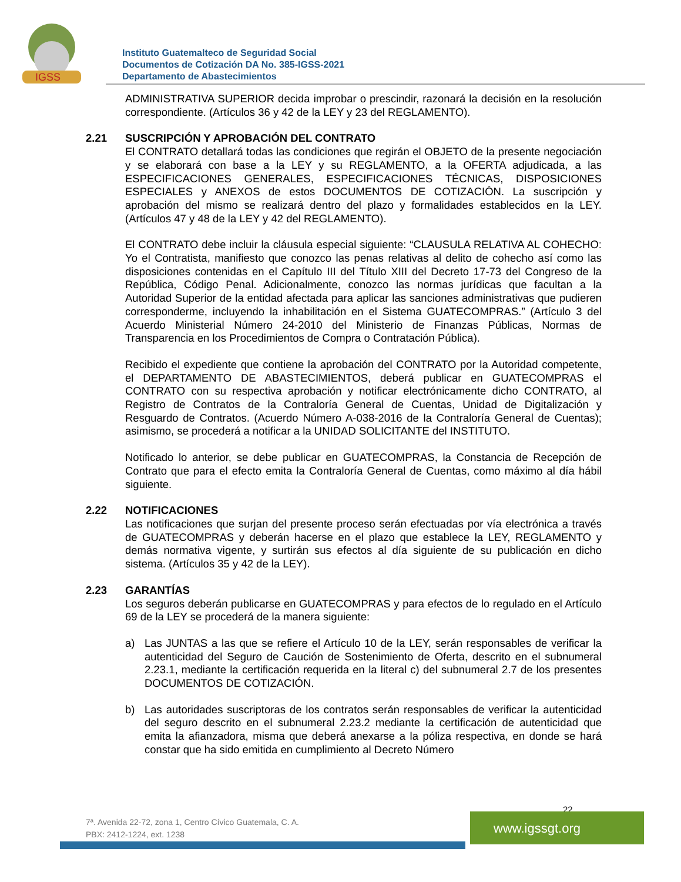IGSS
Instituto Guatemalteco de Seguridad Social
Documentos de Cotización DA No. 385-IGSS-2021
Departamento de Abastecimientos
ADMINISTRATIVA SUPERIOR decida improbar o prescindir, razonará la decisión en la resolución correspondiente. (Artículos 36 y 42 de la LEY y 23 del REGLAMENTO).
2.21 SUSCRIPCIÓN Y APROBACIÓN DEL CONTRATO
El CONTRATO detallará todas las condiciones que regirán el OBJETO de la presente negociación y se elaborará con base a la LEY y su REGLAMENTO, a la OFERTA adjudicada, a las ESPECIFICACIONES GENERALES, ESPECIFICACIONES TÉCNICAS, DISPOSICIONES ESPECIALES y ANEXOS de estos DOCUMENTOS DE COTIZACIÓN. La suscripción y aprobación del mismo se realizará dentro del plazo y formalidades establecidos en la LEY. (Artículos 47 y 48 de la LEY y 42 del REGLAMENTO).
El CONTRATO debe incluir la cláusula especial siguiente: “CLAUSULA RELATIVA AL COHECHO: Yo el Contratista, manifiesto que conozco las penas relativas al delito de cohecho así como las disposiciones contenidas en el Capítulo III del Título XIII del Decreto 17-73 del Congreso de la República, Código Penal. Adicionalmente, conozco las normas jurídicas que facultan a la Autoridad Superior de la entidad afectada para aplicar las sanciones administrativas que pudieren corresponderme, incluyendo la inhabilitación en el Sistema GUATECOMPRAS.” (Artículo 3 del Acuerdo Ministerial Número 24-2010 del Ministerio de Finanzas Públicas, Normas de Transparencia en los Procedimientos de Compra o Contratación Pública).
Recibido el expediente que contiene la aprobación del CONTRATO por la Autoridad competente, el DEPARTAMENTO DE ABASTECIMIENTOS, deberá publicar en GUATECOMPRAS el CONTRATO con su respectiva aprobación y notificar electrónicamente dicho CONTRATO, al Registro de Contratos de la Contraloría General de Cuentas, Unidad de Digitalización y Resguardo de Contratos. (Acuerdo Número A-038-2016 de la Contraloría General de Cuentas); asimismo, se procederá a notificar a la UNIDAD SOLICITANTE del INSTITUTO.
Notificado lo anterior, se debe publicar en GUATECOMPRAS, la Constancia de Recepción de Contrato que para el efecto emita la Contraloría General de Cuentas, como máximo al día hábil siguiente.
2.22 NOTIFICACIONES
Las notificaciones que surjan del presente proceso serán efectuadas por vía electrónica a través de GUATECOMPRAS y deberán hacerse en el plazo que establece la LEY, REGLAMENTO y demás normativa vigente, y surtirán sus efectos al día siguiente de su publicación en dicho sistema. (Artículos 35 y 42 de la LEY).
2.23 GARANTÍAS
Los seguros deberán publicarse en GUATECOMPRAS y para efectos de lo regulado en el Artículo 69 de la LEY se procederá de la manera siguiente:
a) Las JUNTAS a las que se refiere el Artículo 10 de la LEY, serán responsables de verificar la autenticidad del Seguro de Caución de Sostenimiento de Oferta, descrito en el subnumeral 2.23.1, mediante la certificación requerida en la literal c) del subnumeral 2.7 de los presentes DOCUMENTOS DE COTIZACIÓN.
b) Las autoridades suscriptoras de los contratos serán responsables de verificar la autenticidad del seguro descrito en el subnumeral 2.23.2 mediante la certificación de autenticidad que emita la afianzadora, misma que deberá anexarse a la póliza respectiva, en donde se hará constar que ha sido emitida en cumplimiento al Decreto Número
22
7ª. Avenida 22-72, zona 1, Centro Cívico Guatemala, C. A.
PBX: 2412-1224, ext. 1238
www.igssgt.org